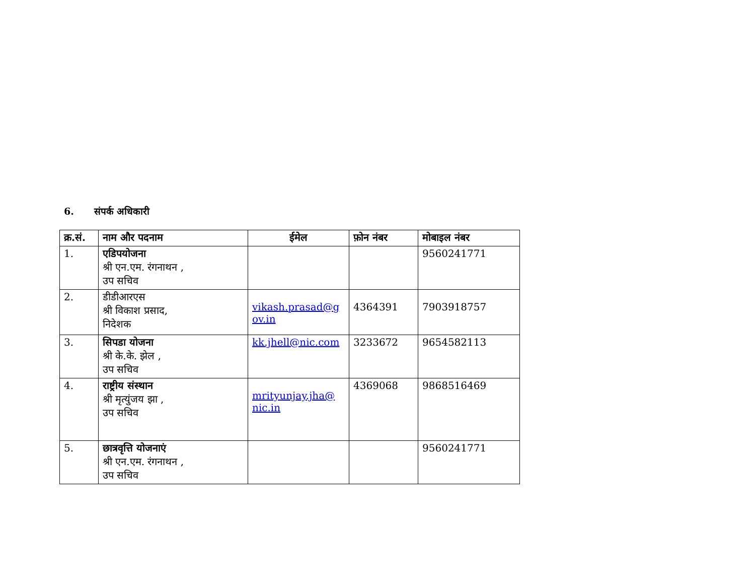6. संपर्क अधिकारी
| क्र.सं. | नाम और पदनाम | ईमेल | फ़ोन नंबर | मोबाइल नंबर |
| --- | --- | --- | --- | --- |
| 1. | एडिपयोजना श्री एन.एम. रंगनाथन , उप सचिव | | | 9560241771 |
| 2. | डीडीआरएस श्री विकाश प्रसाद, निदेशक | vikash.prasad@g ov.in | 4364391 | 7903918757 |
| 3. | सिपडा योजना श्री के.के. झेल , उप सचिव | kk.jhell@nic.com | 3233672 | 9654582113 |
| 4. | राष्ट्रीय संस्थान श्री मृत्युंजय झा , उप सचिव | mrityunjay.jha@ nic.in | 4369068 | 9868516469 |
| 5. | छात्रवृत्ति योजनाएं श्री एन.एम. रंगनाथन , उप सचिव | | | 9560241771 |